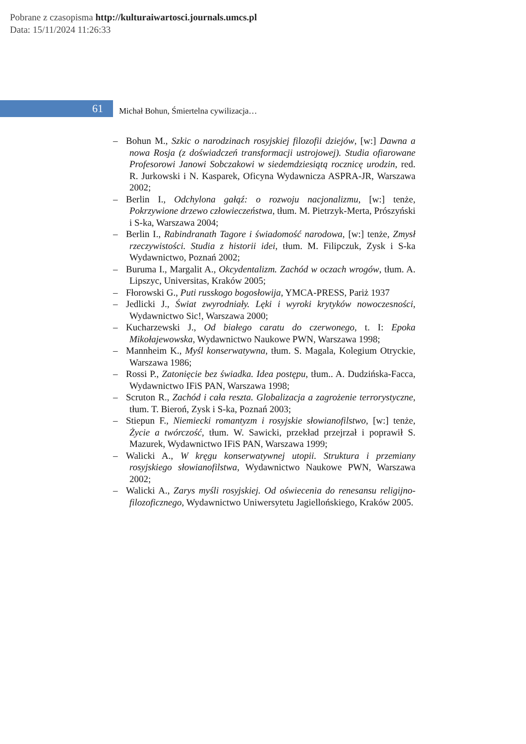Pobrane z czasopisma http://kulturaiwartosci.journals.umcs.pl
Data: 15/11/2024 11:26:33
61
Michał Bohun, Śmiertelna cywilizacja…
– Bohun M., Szkic o narodzinach rosyjskiej filozofii dziejów, [w:] Dawna a nowa Rosja (z doświadczeń transformacji ustrojowej). Studia ofiarowane Profesorowi Janowi Sobczakowi w siedemdziesiątą rocznicę urodzin, red. R. Jurkowski i N. Kasparek, Oficyna Wydawnicza ASPRA-JR, Warszawa 2002;
– Berlin I., Odchylona gałąź: o rozwoju nacjonalizmu, [w:] tenże, Pokrzywione drzewo człowieczeństwa, tłum. M. Pietrzyk-Merta, Prószyński i S-ka, Warszawa 2004;
– Berlin I., Rabindranath Tagore i świadomość narodowa, [w:] tenże, Zmysł rzeczywistości. Studia z historii idei, tłum. M. Filipczuk, Zysk i S-ka Wydawnictwo, Poznań 2002;
– Buruma I., Margalit A., Okcydentalizm. Zachód w oczach wrogów, tłum. A. Lipszyc, Universitas, Kraków 2005;
– Fłorowski G., Puti russkogo bogosłowija, YMCA-PRESS, Pariż 1937
– Jedlicki J., Świat zwyrodniały. Lęki i wyroki krytyków nowoczesności, Wydawnictwo Sic!, Warszawa 2000;
– Kucharzewski J., Od białego caratu do czerwonego, t. I: Epoka Mikołajewowska, Wydawnictwo Naukowe PWN, Warszawa 1998;
– Mannheim K., Myśl konserwatywna, tłum. S. Magala, Kolegium Otryckie, Warszawa 1986;
– Rossi P., Zatonięcie bez świadka. Idea postępu, tłum.. A. Dudzińska-Facca, Wydawnictwo IFiS PAN, Warszawa 1998;
– Scruton R., Zachód i cała reszta. Globalizacja a zagrożenie terrorystyczne, tłum. T. Bieroń, Zysk i S-ka, Poznań 2003;
– Stiepun F., Niemiecki romantyzm i rosyjskie słowianofilstwo, [w:] tenże, Życie a twórczość, tłum. W. Sawicki, przekład przejrzał i poprawił S. Mazurek, Wydawnictwo IFiS PAN, Warszawa 1999;
– Walicki A., W kręgu konserwatywnej utopii. Struktura i przemiany rosyjskiego słowianofilstwa, Wydawnictwo Naukowe PWN, Warszawa 2002;
– Walicki A., Zarys myśli rosyjskiej. Od oświecenia do renesansu religijno-filozoficznego, Wydawnictwo Uniwersytetu Jagiellońskiego, Kraków 2005.